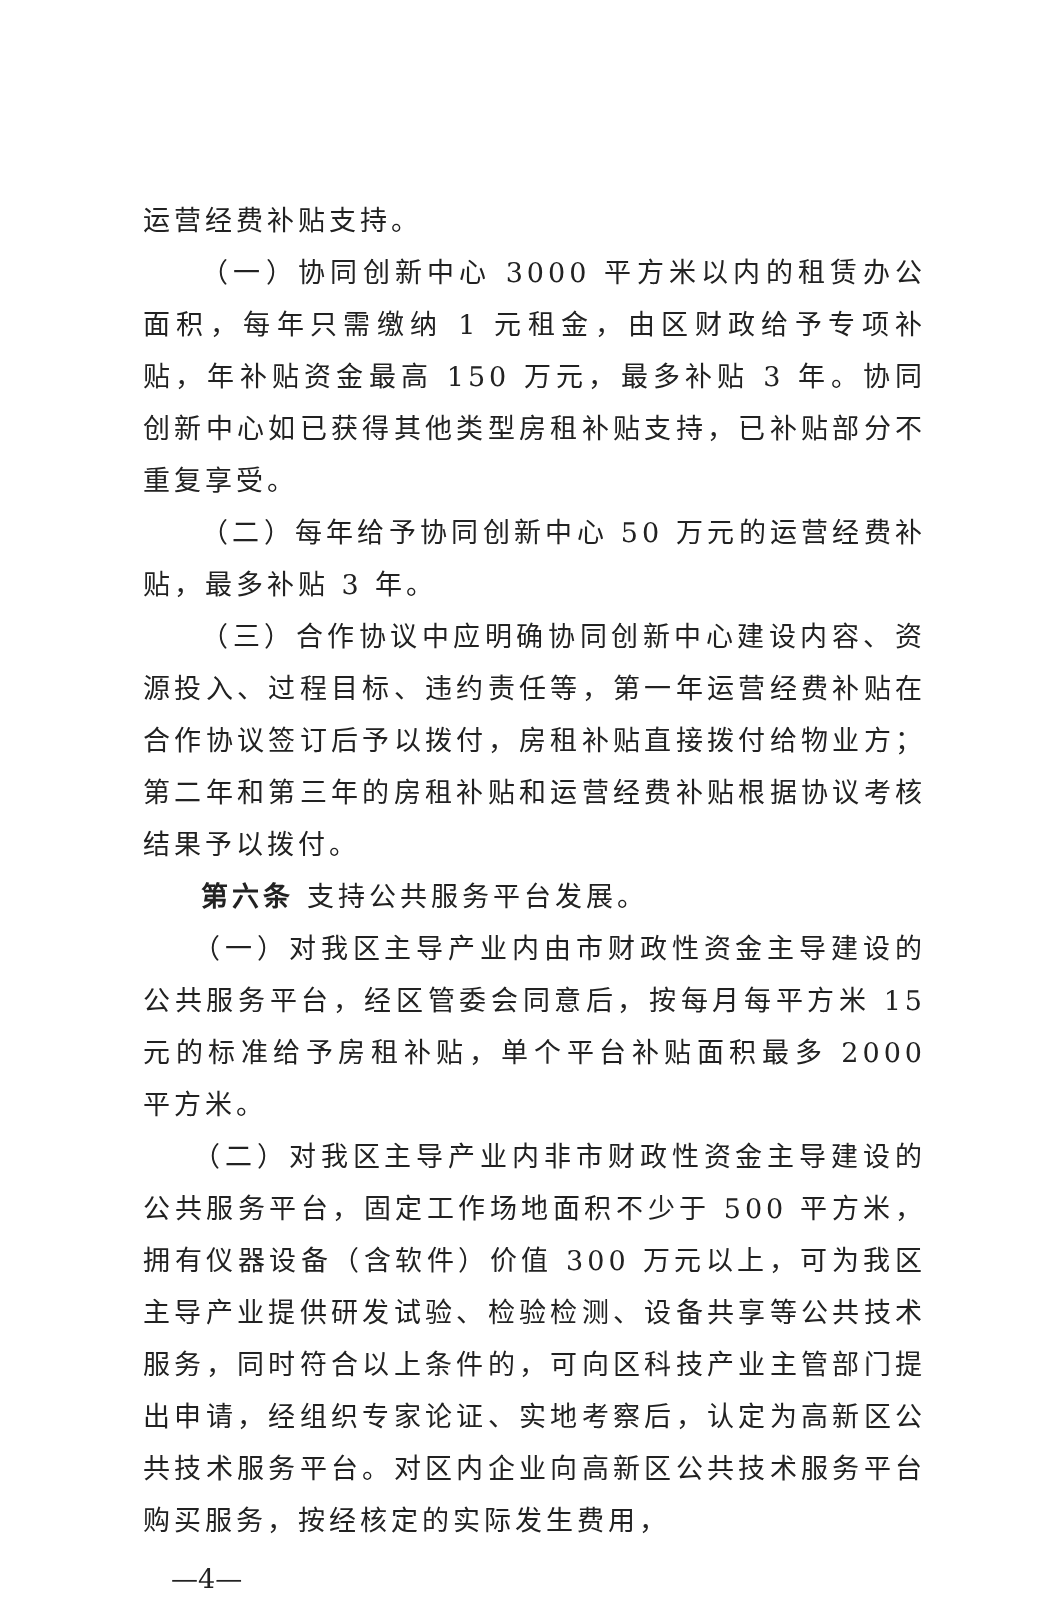运营经费补贴支持。
（一）协同创新中心 3000 平方米以内的租赁办公面积，每年只需缴纳 1 元租金，由区财政给予专项补贴，年补贴资金最高 150 万元，最多补贴 3 年。协同创新中心如已获得其他类型房租补贴支持，已补贴部分不重复享受。
（二）每年给予协同创新中心 50 万元的运营经费补贴，最多补贴 3 年。
（三）合作协议中应明确协同创新中心建设内容、资源投入、过程目标、违约责任等，第一年运营经费补贴在合作协议签订后予以拨付，房租补贴直接拨付给物业方；第二年和第三年的房租补贴和运营经费补贴根据协议考核结果予以拨付。
第六条 支持公共服务平台发展。
（一）对我区主导产业内由市财政性资金主导建设的公共服务平台，经区管委会同意后，按每月每平方米 15 元的标准给予房租补贴，单个平台补贴面积最多 2000 平方米。
（二）对我区主导产业内非市财政性资金主导建设的公共服务平台，固定工作场地面积不少于 500 平方米，拥有仪器设备（含软件）价值 300 万元以上，可为我区主导产业提供研发试验、检验检测、设备共享等公共技术服务，同时符合以上条件的，可向区科技产业主管部门提出申请，经组织专家论证、实地考察后，认定为高新区公共技术服务平台。对区内企业向高新区公共技术服务平台购买服务，按经核定的实际发生费用，
—4—